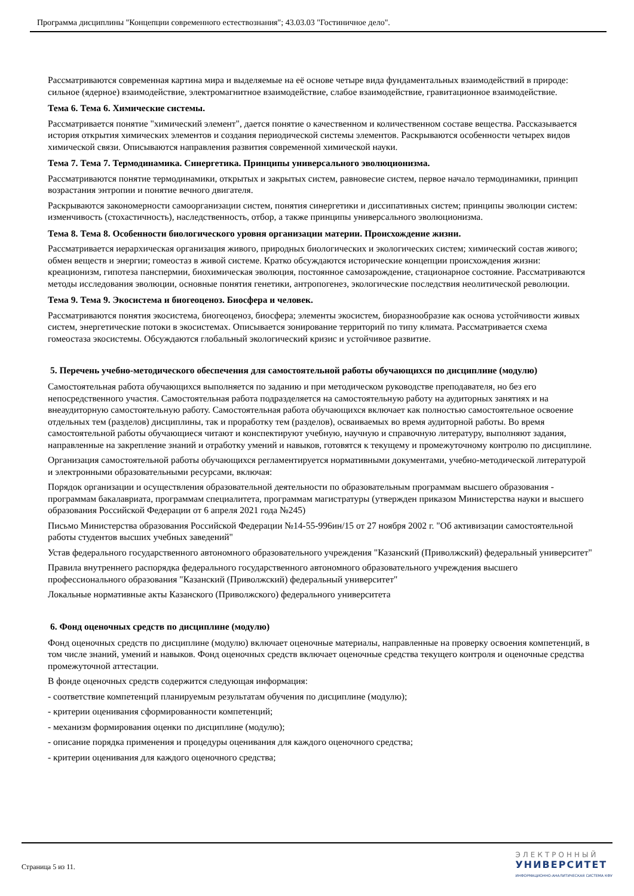Программа дисциплины "Концепции современного естествознания"; 43.03.03 "Гостиничное дело".
Рассматриваются современная картина мира и выделяемые на её основе четыре вида фундаментальных взаимодействий в природе: сильное (ядерное) взаимодействие, электромагнитное взаимодействие, слабое взаимодействие, гравитационное взаимодействие.
Тема 6. Тема 6. Химические системы.
Рассматривается понятие "химический элемент", дается понятие о качественном и количественном составе вещества. Рассказывается история открытия химических элементов и создания периодической системы элементов. Раскрываются особенности четырех видов химической связи. Описываются направления развития современной химической науки.
Тема 7. Тема 7. Термодинамика. Синергетика. Принципы универсального эволюционизма.
Рассматриваются понятие термодинамики, открытых и закрытых систем, равновесие систем, первое начало термодинамики, принцип возрастания энтропии и понятие вечного двигателя.
Раскрываются закономерности самоорганизации систем, понятия синергетики и диссипативных систем; принципы эволюции систем: изменчивость (стохастичность), наследственность, отбор, а также принципы универсального эволюционизма.
Тема 8. Тема 8. Особенности биологического уровня организации материи. Происхождение жизни.
Рассматривается иерархическая организация живого, природных биологических и экологических систем; химический состав живого; обмен веществ и энергии; гомеостаз в живой системе. Кратко обсуждаются исторические концепции происхождения жизни: креационизм, гипотеза панспермии, биохимическая эволюция, постоянное самозарождение, стационарное состояние. Рассматриваются методы исследования эволюции, основные понятия генетики, антропогенез, экологические последствия неолитической революции.
Тема 9. Тема 9. Экосистема и биогеоценоз. Биосфера и человек.
Рассматриваются понятия экосистема, биогеоценоз, биосфера; элементы экосистем, биоразнообразие как основа устойчивости живых систем, энергетические потоки в экосистемах. Описывается зонирование территорий по типу климата. Рассматривается схема гомеостаза экосистемы. Обсуждаются глобальный экологический кризис и устойчивое развитие.
5. Перечень учебно-методического обеспечения для самостоятельной работы обучающихся по дисциплине (модулю)
Самостоятельная работа обучающихся выполняется по заданию и при методическом руководстве преподавателя, но без его непосредственного участия. Самостоятельная работа подразделяется на самостоятельную работу на аудиторных занятиях и на внеаудиторную самостоятельную работу. Самостоятельная работа обучающихся включает как полностью самостоятельное освоение отдельных тем (разделов) дисциплины, так и проработку тем (разделов), осваиваемых во время аудиторной работы. Во время самостоятельной работы обучающиеся читают и конспектируют учебную, научную и справочную литературу, выполняют задания, направленные на закрепление знаний и отработку умений и навыков, готовятся к текущему и промежуточному контролю по дисциплине.
Организация самостоятельной работы обучающихся регламентируется нормативными документами, учебно-методической литературой и электронными образовательными ресурсами, включая:
Порядок организации и осуществления образовательной деятельности по образовательным программам высшего образования - программам бакалавриата, программам специалитета, программам магистратуры (утвержден приказом Министерства науки и высшего образования Российской Федерации от 6 апреля 2021 года №245)
Письмо Министерства образования Российской Федерации №14-55-996ин/15 от 27 ноября 2002 г. "Об активизации самостоятельной работы студентов высших учебных заведений"
Устав федерального государственного автономного образовательного учреждения "Казанский (Приволжский) федеральный университет"
Правила внутреннего распорядка федерального государственного автономного образовательного учреждения высшего профессионального образования "Казанский (Приволжский) федеральный университет"
Локальные нормативные акты Казанского (Приволжского) федерального университета
6. Фонд оценочных средств по дисциплине (модулю)
Фонд оценочных средств по дисциплине (модулю) включает оценочные материалы, направленные на проверку освоения компетенций, в том числе знаний, умений и навыков. Фонд оценочных средств включает оценочные средства текущего контроля и оценочные средства промежуточной аттестации.
В фонде оценочных средств содержится следующая информация:
- соответствие компетенций планируемым результатам обучения по дисциплине (модулю);
- критерии оценивания сформированности компетенций;
- механизм формирования оценки по дисциплине (модулю);
- описание порядка применения и процедуры оценивания для каждого оценочного средства;
- критерии оценивания для каждого оценочного средства;
Страница 5 из 11.
ЭЛЕКТРОННЫЙ
УНИВЕРСИТЕТ
ИНФОРМАЦИОННО-АНАЛИТИЧЕСКАЯ СИСТЕМА КФУ